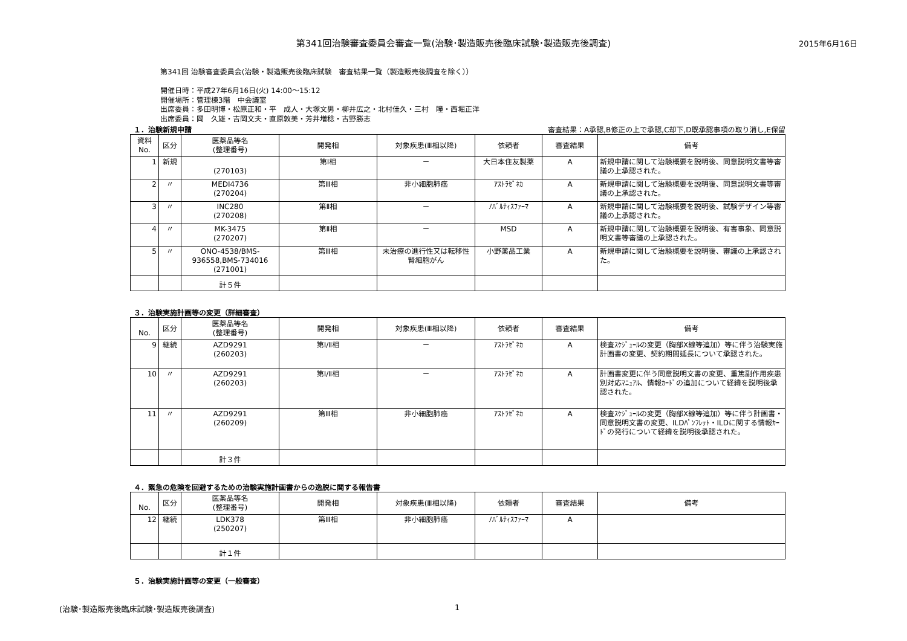第341回治験審査委員会審査一覧(治験･製造販売後臨床試験･製造販売後調査) 2015年6月16日
第341回 治験審査委員会(治験・製造販売後臨床試験　審査結果一覧（製造販売後調査を除く））
開催日時：平成27年6月16日(火) 14:00～15:12
開催場所：管理棟3階　中会議室
出席委員：多田明博・松原正和・平　成人・大塚文男・柳井広之・北村佳久・三村　瞳・西堀正洋
出席委員：岡　久雄・吉岡文夫・直原敦美・芳井増稔・古野勝志
１．治験新規申請 審査結果：A承認,B修正の上で承認,C却下,D既承認事項の取り消し,E保留
| 資料 No. | 区分 | 医薬品等名 (整理番号) | 開発相 | 対象疾患(Ⅲ相以降) | 依頼者 | 審査結果 | 備考 |
| --- | --- | --- | --- | --- | --- | --- | --- |
| 1 | 新規 | (270103) | 第Ⅰ相 | － | 大日本住友製薬 | A | 新規申請に関して治験概要を説明後、同意説明文書等審議の上承認された。 |
| 2 | 〃 | MEDI4736 (270204) | 第Ⅲ相 | 非小細胞肺癌 | ｱｽﾄﾗｾﾞﾈｶ | A | 新規申請に関して治験概要を説明後、同意説明文書等審議の上承認された。 |
| 3 | 〃 | INC280 (270208) | 第Ⅱ相 | － | ﾉﾊﾞﾙﾃｨｽﾌｧｰﾏ | A | 新規申請に関して治験概要を説明後、試験デザイン等審議の上承認された。 |
| 4 | 〃 | MK-3475 (270207) | 第Ⅱ相 | － | MSD | A | 新規申請に関して治験概要を説明後、有害事象、同意説明文書等審議の上承認された。 |
| 5 | 〃 | ONO-4538/BMS-936558,BMS-734016 (271001) | 第Ⅲ相 | 未治療の進行性又は転移性腎細胞がん | 小野薬品工業 | A | 新規申請に関して治験概要を説明後、審議の上承認された。 |
| | | 計５件 | | | | | |
３．治験実施計画等の変更（詳細審査）
| No. | 区分 | 医薬品等名 (整理番号) | 開発相 | 対象疾患(Ⅲ相以降) | 依頼者 | 審査結果 | 備考 |
| --- | --- | --- | --- | --- | --- | --- | --- |
| 9 | 継続 | AZD9291 (260203) | 第Ⅰ/Ⅱ相 | － | ｱｽﾄﾗｾﾞﾈｶ | A | 検査ｽｹｼﾞｭｰﾙの変更（胸部X線等追加）等に伴う治験実施計画書の変更、契約期間延長について承認された。 |
| 10 | 〃 | AZD9291 (260203) | 第Ⅰ/Ⅱ相 | － | ｱｽﾄﾗｾﾞﾈｶ | A | 計画書変更に伴う同意説明文書の変更、重篤副作用疾患別対応ﾏﾆｭｱﾙ、情報ｶｰﾄﾞの追加について経緯を説明後承認された。 |
| 11 | 〃 | AZD9291 (260209) | 第Ⅲ相 | 非小細胞肺癌 | ｱｽﾄﾗｾﾞﾈｶ | A | 検査ｽｹｼﾞｭｰﾙの変更（胸部X線等追加）等に伴う計画書・同意説明文書の変更、ILDﾊﾟﾝﾌﾚｯﾄ・ILDに関する情報ｶｰﾄﾞの発行について経緯を説明後承認された。 |
| | | 計３件 | | | | | |
４．緊急の危険を回避するための治験実施計画書からの逸脱に関する報告書
| No. | 区分 | 医薬品等名 (整理番号) | 開発相 | 対象疾患(Ⅲ相以降) | 依頼者 | 審査結果 | 備考 |
| --- | --- | --- | --- | --- | --- | --- | --- |
| 12 | 継続 | LDK378 (250207) | 第Ⅲ相 | 非小細胞肺癌 | ﾉﾊﾞﾙﾃｨｽﾌｧｰﾏ | A | |
| | | 計１件 | | | | | |
５．治験実施計画等の変更（一般審査）
(治験･製造販売後臨床試験･製造販売後調査)
1